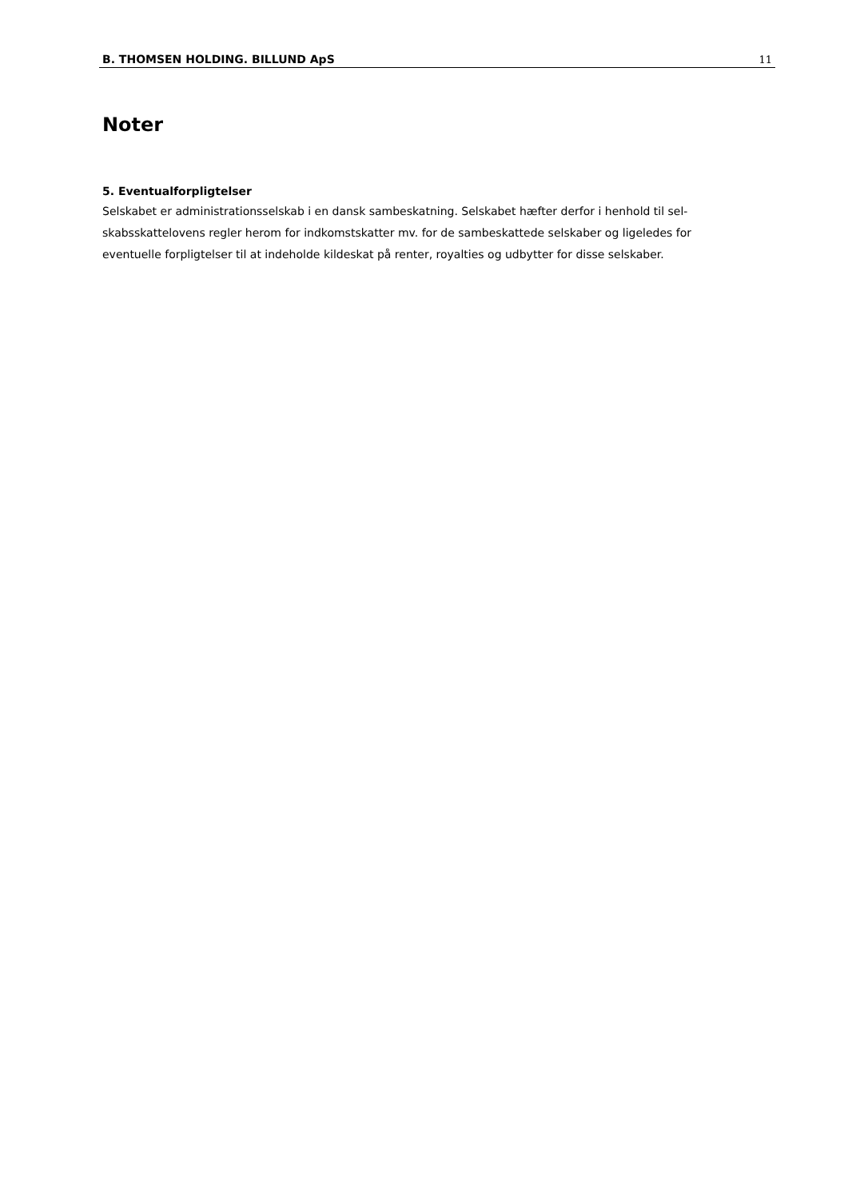B. THOMSEN HOLDING. BILLUND ApS 11
Noter
5. Eventualforpligtelser
Selskabet er administrationsselskab i en dansk sambeskatning. Selskabet hæfter derfor i henhold til sel-
skabsskattelovens regler herom for indkomstskatter mv. for de sambeskattede selskaber og ligeledes for
eventuelle forpligtelser til at indeholde kildeskat på renter, royalties og udbytter for disse selskaber.